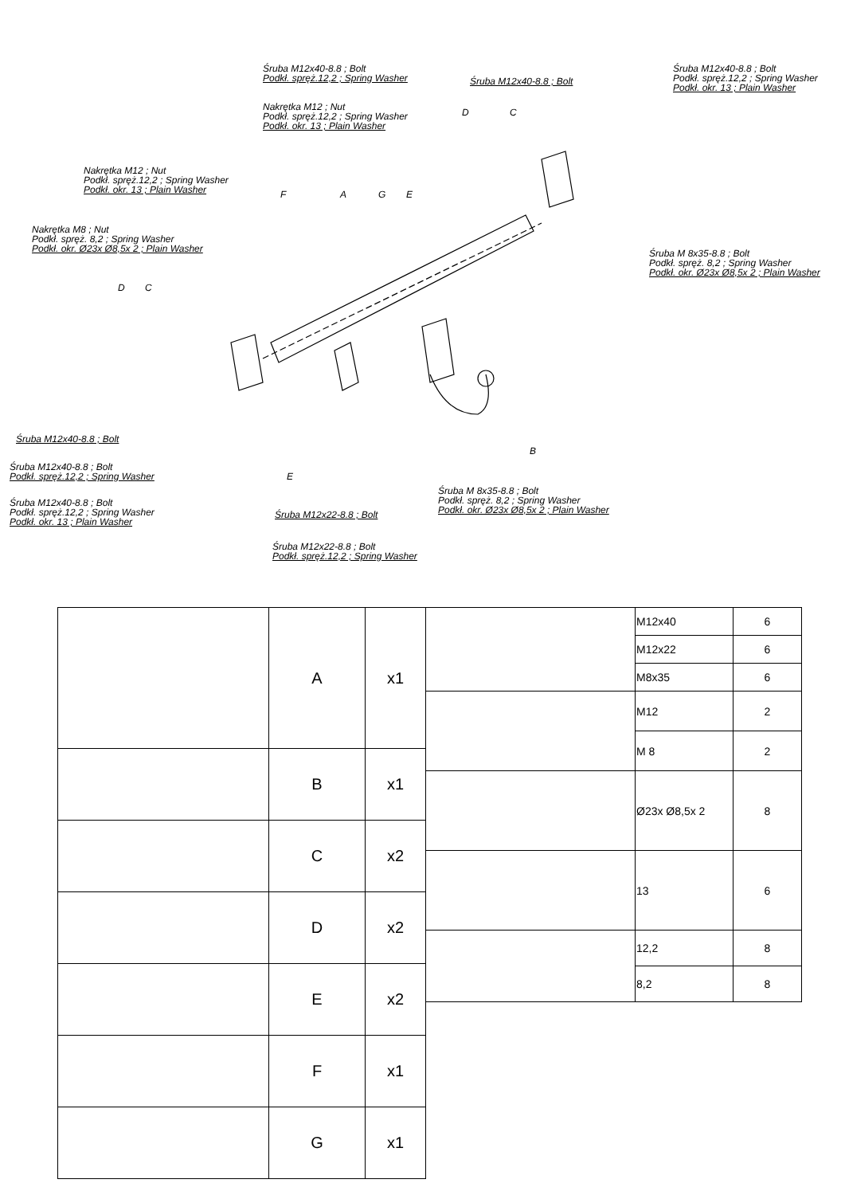Śruba M12x40-8.8 ; Bolt
Podkł. spręż.12,2 ; Spring Washer
Śruba M12x40-8.8 ; Bolt
Śruba M12x40-8.8 ; Bolt
Podkł. spręż.12,2 ; Spring Washer
Podkł. okr. 13 ; Plain Washer
Nakrętka M12 ; Nut
Podkł. spręż.12,2 ; Spring Washer
Podkł. okr. 13 ; Plain Washer
D C
Nakrętka M12 ; Nut
Podkł. spręż.12,2 ; Spring Washer
Podkł. okr. 13 ; Plain Washer
F A G E
Nakrętka M8 ; Nut
Podkł. spręż. 8,2 ; Spring Washer
Podkł. okr. Ø23x Ø8,5x 2 ; Plain Washer
Śruba M 8x35-8.8 ; Bolt
Podkł. spręż. 8,2 ; Spring Washer
Podkł. okr. Ø23x Ø8,5x 2 ; Plain Washer
D C
Śruba M12x40-8.8 ; Bolt
B
Śruba M12x40-8.8 ; Bolt
Podkł. spręż.12,2 ; Spring Washer
E
Śruba M 8x35-8.8 ; Bolt
Podkł. spręż. 8,2 ; Spring Washer
Podkł. okr. Ø23x Ø8,5x 2 ; Plain Washer
Śruba M12x40-8.8 ; Bolt
Podkł. spręż.12,2 ; Spring Washer
Podkł. okr. 13 ; Plain Washer
Śruba M12x22-8.8 ; Bolt
Śruba M12x22-8.8 ; Bolt
Podkł. spręż.12,2 ; Spring Washer
| | A | x1 |
| | B | x1 |
| | C | x2 |
| | D | x2 |
| | E | x2 |
| | F | x1 |
| | G | x1 |
| | M12x40 | 6 |
| | M12x22 | 6 |
| | M8x35 | 6 |
| | M12 | 2 |
| | M 8 | 2 |
| | Ø23x Ø8,5x 2 | 8 |
| | 13 | 6 |
| | 12,2 | 8 |
| | 8,2 | 8 |